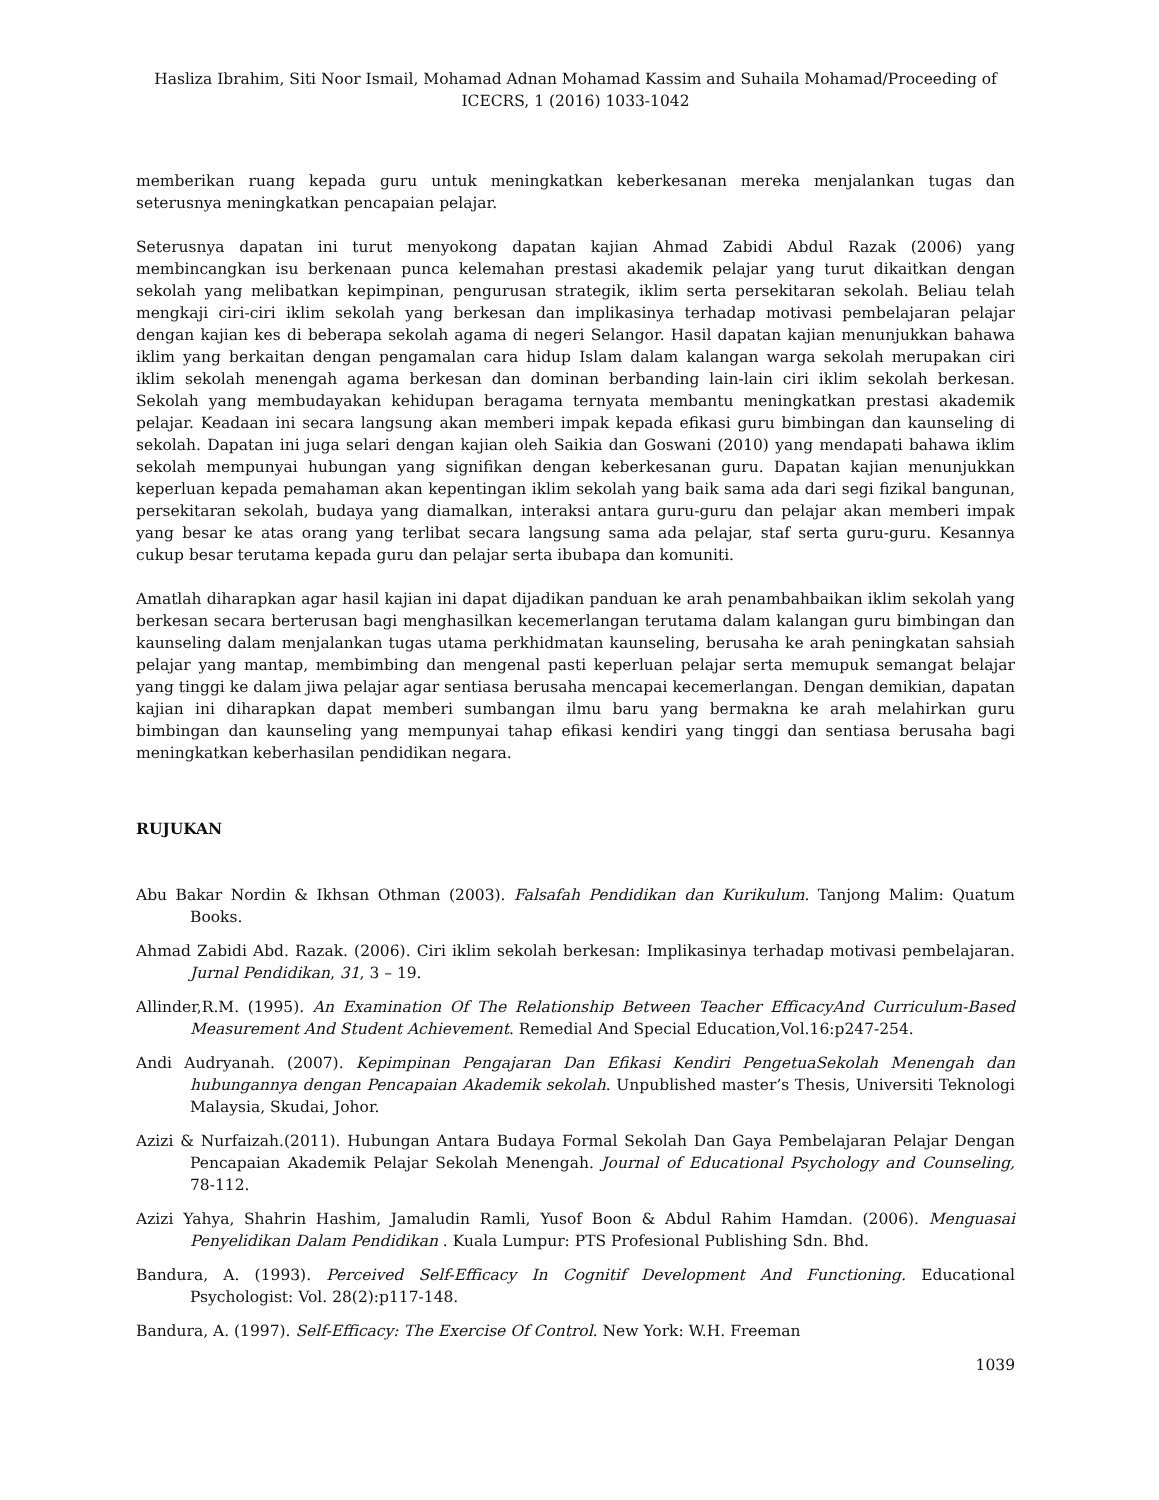Hasliza Ibrahim, Siti Noor Ismail, Mohamad Adnan Mohamad Kassim and Suhaila Mohamad/Proceeding of ICECRS, 1 (2016) 1033-1042
memberikan ruang kepada guru untuk meningkatkan keberkesanan mereka menjalankan tugas dan seterusnya meningkatkan pencapaian pelajar.
Seterusnya dapatan ini turut menyokong dapatan kajian Ahmad Zabidi Abdul Razak (2006) yang membincangkan isu berkenaan punca kelemahan prestasi akademik pelajar yang turut dikaitkan dengan sekolah yang melibatkan kepimpinan, pengurusan strategik, iklim serta persekitaran sekolah. Beliau telah mengkaji ciri-ciri iklim sekolah yang berkesan dan implikasinya terhadap motivasi pembelajaran pelajar dengan kajian kes di beberapa sekolah agama di negeri Selangor. Hasil dapatan kajian menunjukkan bahawa iklim yang berkaitan dengan pengamalan cara hidup Islam dalam kalangan warga sekolah merupakan ciri iklim sekolah menengah agama berkesan dan dominan berbanding lain-lain ciri iklim sekolah berkesan. Sekolah yang membudayakan kehidupan beragama ternyata membantu meningkatkan prestasi akademik pelajar. Keadaan ini secara langsung akan memberi impak kepada efikasi guru bimbingan dan kaunseling di sekolah. Dapatan ini juga selari dengan kajian oleh Saikia dan Goswani (2010) yang mendapati bahawa iklim sekolah mempunyai hubungan yang signifikan dengan keberkesanan guru. Dapatan kajian menunjukkan keperluan kepada pemahaman akan kepentingan iklim sekolah yang baik sama ada dari segi fizikal bangunan, persekitaran sekolah, budaya yang diamalkan, interaksi antara guru-guru dan pelajar akan memberi impak yang besar ke atas orang yang terlibat secara langsung sama ada pelajar, staf serta guru-guru. Kesannya cukup besar terutama kepada guru dan pelajar serta ibubapa dan komuniti.
Amatlah diharapkan agar hasil kajian ini dapat dijadikan panduan ke arah penambahbaikan iklim sekolah yang berkesan secara berterusan bagi menghasilkan kecemerlangan terutama dalam kalangan guru bimbingan dan kaunseling dalam menjalankan tugas utama perkhidmatan kaunseling, berusaha ke arah peningkatan sahsiah pelajar yang mantap, membimbing dan mengenal pasti keperluan pelajar serta memupuk semangat belajar yang tinggi ke dalam jiwa pelajar agar sentiasa berusaha mencapai kecemerlangan. Dengan demikian, dapatan kajian ini diharapkan dapat memberi sumbangan ilmu baru yang bermakna ke arah melahirkan guru bimbingan dan kaunseling yang mempunyai tahap efikasi kendiri yang tinggi dan sentiasa berusaha bagi meningkatkan keberhasilan pendidikan negara.
RUJUKAN
Abu Bakar Nordin & Ikhsan Othman (2003). Falsafah Pendidikan dan Kurikulum. Tanjong Malim: Quatum Books.
Ahmad Zabidi Abd. Razak. (2006). Ciri iklim sekolah berkesan: Implikasinya terhadap motivasi pembelajaran. Jurnal Pendidikan, 31, 3 – 19.
Allinder,R.M. (1995). An Examination Of The Relationship Between Teacher EfficacyAnd Curriculum-Based Measurement And Student Achievement. Remedial And Special Education,Vol.16:p247-254.
Andi Audryanah. (2007). Kepimpinan Pengajaran Dan Efikasi Kendiri PengetuaSekolah Menengah dan hubungannya dengan Pencapaian Akademik sekolah. Unpublished master’s Thesis, Universiti Teknologi Malaysia, Skudai, Johor.
Azizi & Nurfaizah.(2011). Hubungan Antara Budaya Formal Sekolah Dan Gaya Pembelajaran Pelajar Dengan Pencapaian Akademik Pelajar Sekolah Menengah. Journal of Educational Psychology and Counseling, 78-112.
Azizi Yahya, Shahrin Hashim, Jamaludin Ramli, Yusof Boon & Abdul Rahim Hamdan. (2006). Menguasai Penyelidikan Dalam Pendidikan . Kuala Lumpur: PTS Profesional Publishing Sdn. Bhd.
Bandura, A. (1993). Perceived Self-Efficacy In Cognitif Development And Functioning. Educational Psychologist: Vol. 28(2):p117-148.
Bandura, A. (1997). Self-Efficacy: The Exercise Of Control. New York: W.H. Freeman
1039